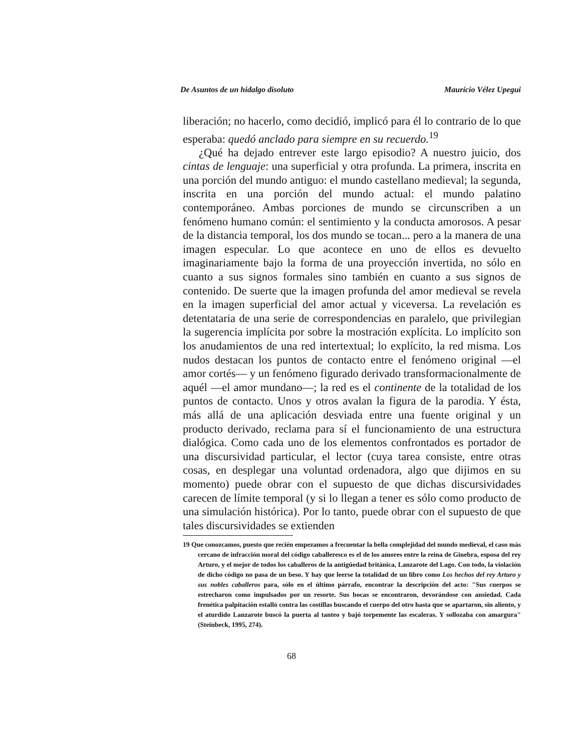De Asuntos de un hidalgo disoluto Mauricio Vélez Upegui
liberación; no hacerlo, como decidió, implicó para él lo contrario de lo que esperaba: quedó anclado para siempre en su recuerdo.<sup>19</sup>
¿Qué ha dejado entrever este largo episodio? A nuestro juicio, dos cintas de lenguaje: una superficial y otra profunda. La primera, inscrita en una porción del mundo antiguo: el mundo castellano medieval; la segunda, inscrita en una porción del mundo actual: el mundo palatino contemporáneo. Ambas porciones de mundo se circunscriben a un fenómeno humano común: el sentimiento y la conducta amorosos. A pesar de la distancia temporal, los dos mundo se tocan... pero a la manera de una imagen especular. Lo que acontece en uno de ellos es devuelto imaginariamente bajo la forma de una proyección invertida, no sólo en cuanto a sus signos formales sino también en cuanto a sus signos de contenido. De suerte que la imagen profunda del amor medieval se revela en la imagen superficial del amor actual y viceversa. La revelación es detentataria de una serie de correspondencias en paralelo, que privilegian la sugerencia implícita por sobre la mostración explícita. Lo implícito son los anudamientos de una red intertextual; lo explícito, la red misma. Los nudos destacan los puntos de contacto entre el fenómeno original —el amor cortés— y un fenómeno figurado derivado transformacionalmente de aquél —el amor mundano—; la red es el continente de la totalidad de los puntos de contacto. Unos y otros avalan la figura de la parodia. Y ésta, más allá de una aplicación desviada entre una fuente original y un producto derivado, reclama para sí el funcionamiento de una estructura dialógica. Como cada uno de los elementos confrontados es portador de una discursividad particular, el lector (cuya tarea consiste, entre otras cosas, en desplegar una voluntad ordenadora, algo que dijimos en su momento) puede obrar con el supuesto de que dichas discursividades carecen de límite temporal (y si lo llegan a tener es sólo como producto de una simulación histórica). Por lo tanto, puede obrar con el supuesto de que tales discursividades se extienden
19 Que conozcamos, puesto que recién empezamos a frecuentar la bella complejidad del mundo medieval, el caso más cercano de infracción moral del código caballeresco es el de los amores entre la reina de Ginebra, esposa del rey Arturo, y el mejor de todos los caballeros de la antigüedad británica, Lanzarote del Lago. Con todo, la violación de dicho código no pasa de un beso. Y hay que leerse la totalidad de un libro como Los hechos del rey Arturo y sus nobles caballeros para, sólo en el último párrafo, encontrar la descripción del acto: "Sus cuerpos se estrecharon como impulsados por un resorte. Sus bocas se encontraron, devorándose con ansiedad. Cada frenética palpitación estalló contra las costillas buscando el cuerpo del otro hasta que se apartaron, sin aliento, y el aturdido Lanzarote buscó la puerta al tanteo y bajó torpemente las escaleras. Y sollozaba con amargura" (Steinbeck, 1995, 274).
68